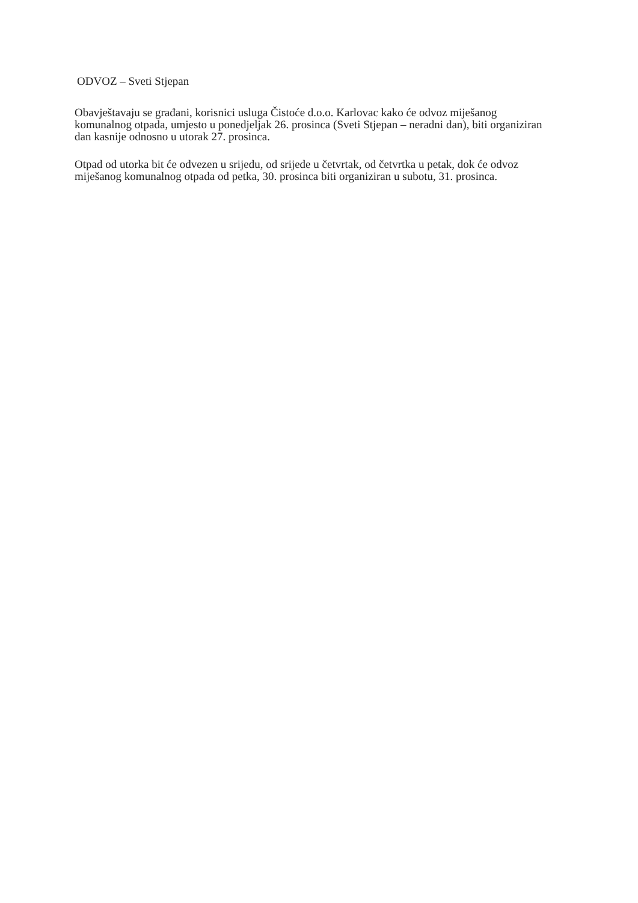ODVOZ – Sveti Stjepan
Obavještavaju se građani, korisnici usluga Čistoće d.o.o. Karlovac kako će odvoz miješanog komunalnog otpada, umjesto u ponedjeljak 26. prosinca (Sveti Stjepan – neradni dan), biti organiziran dan kasnije odnosno u utorak 27. prosinca.
Otpad od utorka bit će odvezen u srijedu, od srijede u četvrtak, od četvrtka u petak, dok će odvoz miješanog komunalnog otpada od petka, 30. prosinca biti organiziran u subotu, 31. prosinca.